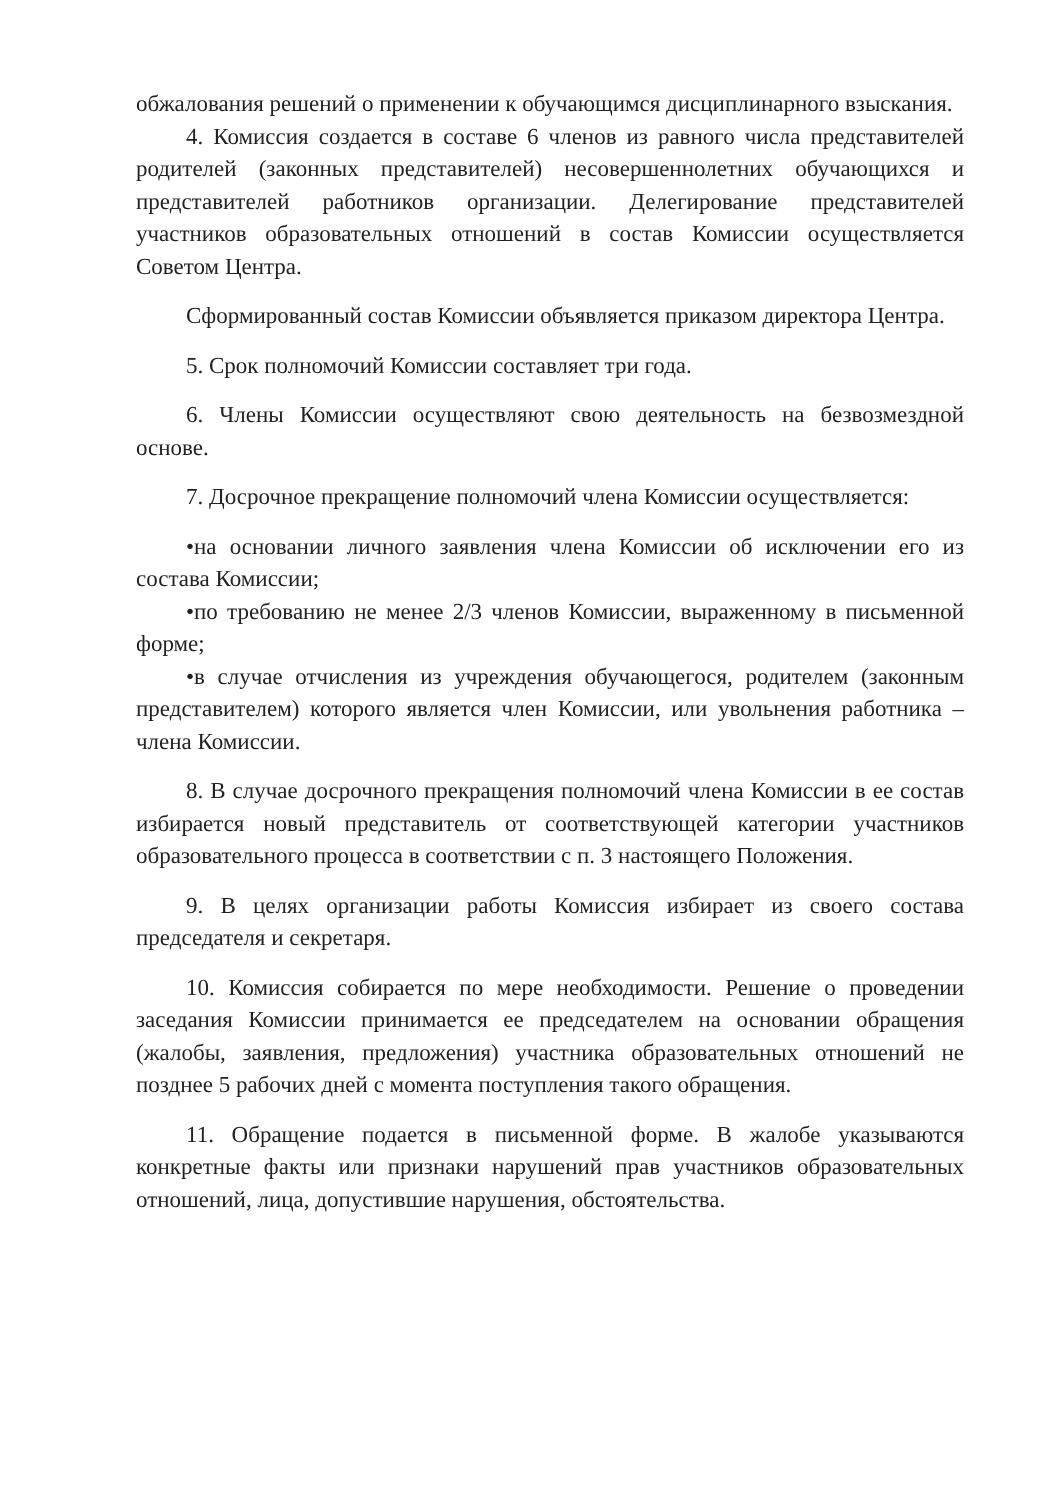обжалования решений о применении к обучающимся дисциплинарного взыскания.
4. Комиссия создается в составе 6 членов из равного числа представителей родителей (законных представителей) несовершеннолетних обучающихся и представителей работников организации. Делегирование представителей участников образовательных отношений в состав Комиссии осуществляется Советом Центра.
Сформированный состав Комиссии объявляется приказом директора Центра.
5. Срок полномочий Комиссии составляет три года.
6. Члены Комиссии осуществляют свою деятельность на безвозмездной основе.
7. Досрочное прекращение полномочий члена Комиссии осуществляется:
•на основании личного заявления члена Комиссии об исключении его из состава Комиссии;
•по требованию не менее 2/3 членов Комиссии, выраженному в письменной форме;
•в случае отчисления из учреждения обучающегося, родителем (законным представителем) которого является член Комиссии, или увольнения работника – члена Комиссии.
8. В случае досрочного прекращения полномочий члена Комиссии в ее состав избирается новый представитель от соответствующей категории участников образовательного процесса в соответствии с п. 3 настоящего Положения.
9. В целях организации работы Комиссия избирает из своего состава председателя и секретаря.
10. Комиссия собирается по мере необходимости. Решение о проведении заседания Комиссии принимается ее председателем на основании обращения (жалобы, заявления, предложения) участника образовательных отношений не позднее 5 рабочих дней с момента поступления такого обращения.
11. Обращение подается в письменной форме. В жалобе указываются конкретные факты или признаки нарушений прав участников образовательных отношений, лица, допустившие нарушения, обстоятельства.